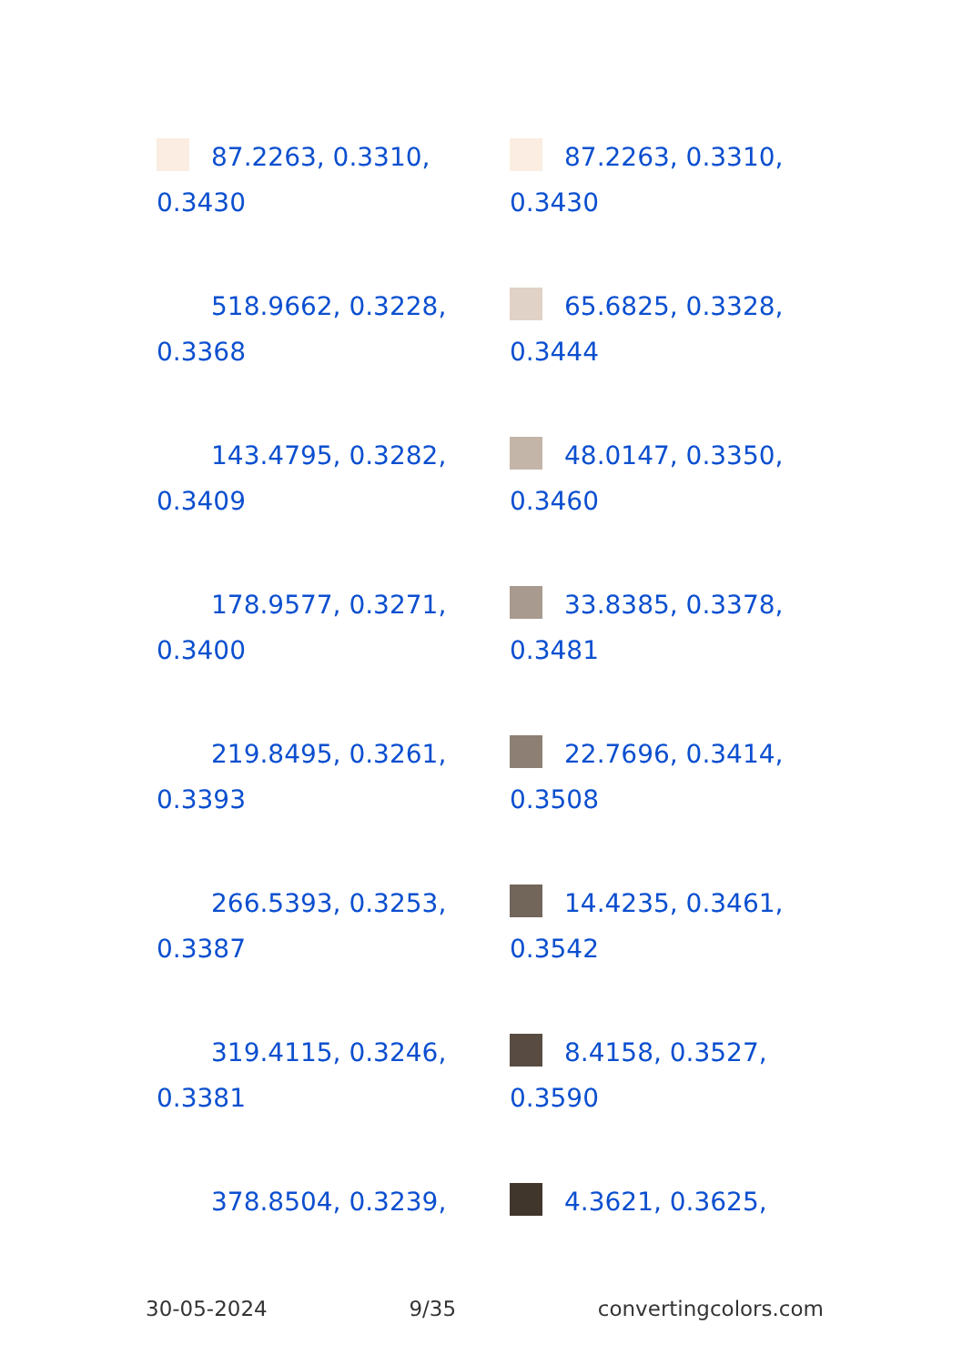87.2263, 0.3310,
0.3430
87.2263, 0.3310,
0.3430
518.9662, 0.3228,
0.3368
65.6825, 0.3328,
0.3444
143.4795, 0.3282,
0.3409
48.0147, 0.3350,
0.3460
178.9577, 0.3271,
0.3400
33.8385, 0.3378,
0.3481
219.8495, 0.3261,
0.3393
22.7696, 0.3414,
0.3508
266.5393, 0.3253,
0.3387
14.4235, 0.3461,
0.3542
319.4115, 0.3246,
0.3381
8.4158, 0.3527,
0.3590
378.8504, 0.3239,
4.3621, 0.3625,
30-05-2024 9/35 convertingcolors.com